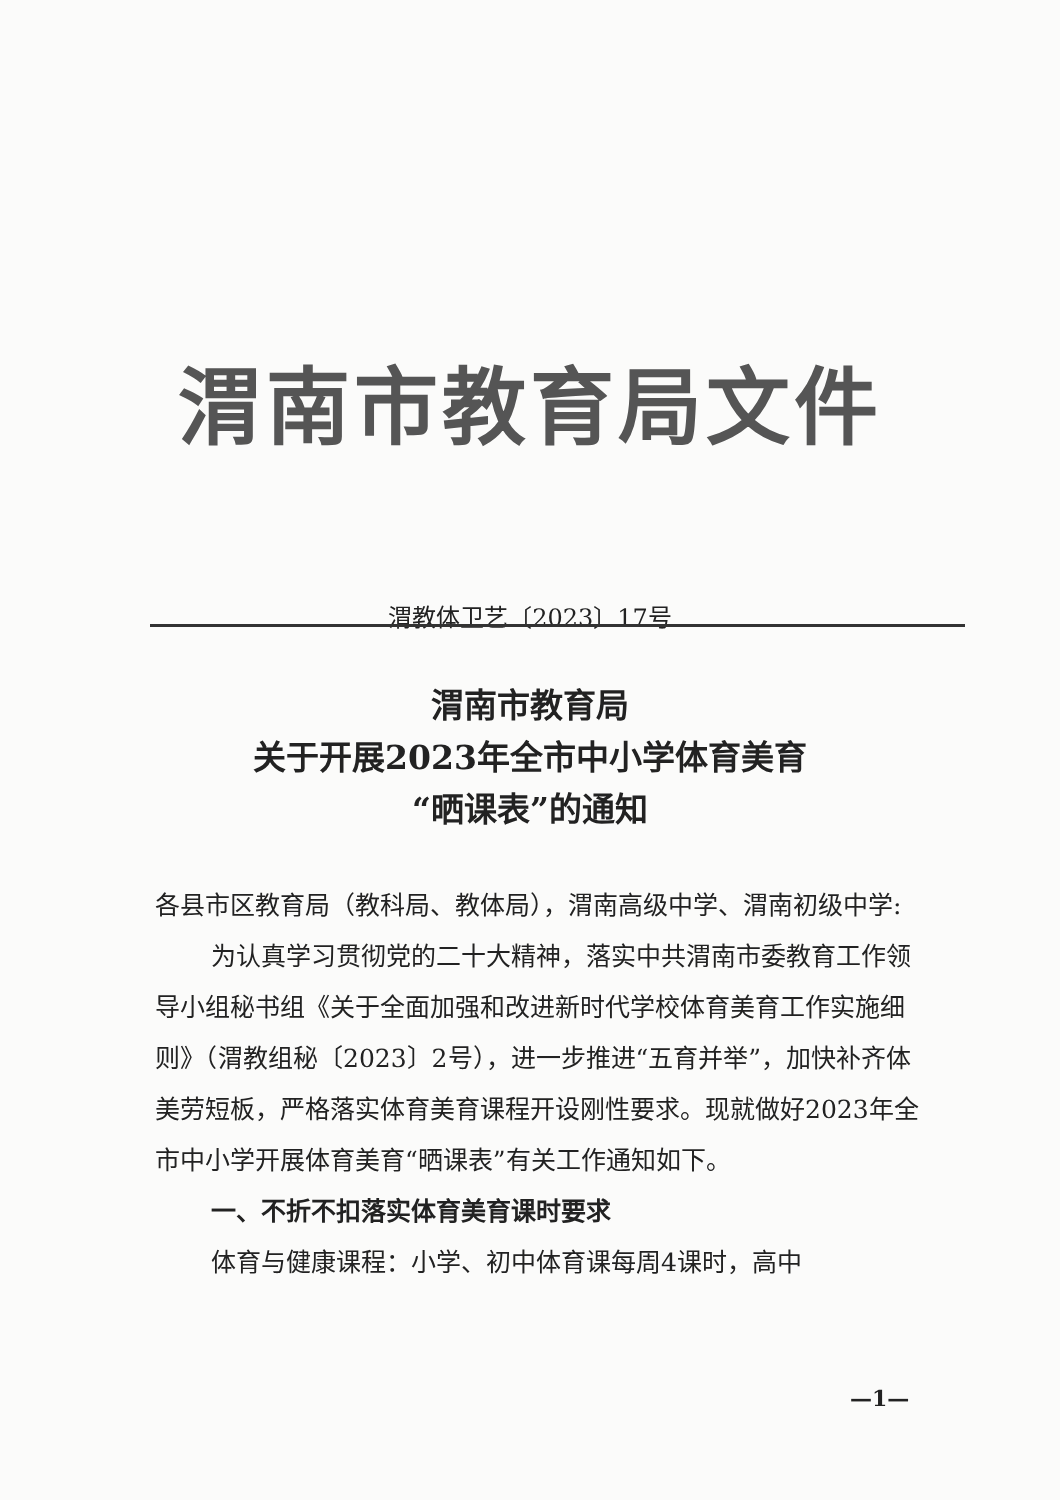渭南市教育局文件
渭教体卫艺〔2023〕17号
渭南市教育局
关于开展2023年全市中小学体育美育
“晒课表”的通知
各县市区教育局（教科局、教体局），渭南高级中学、渭南初级中学:
为认真学习贯彻党的二十大精神，落实中共渭南市委教育工作领导小组秘书组《关于全面加强和改进新时代学校体育美育工作实施细则》（渭教组秘〔2023〕2号），进一步推进“五育并举”，加快补齐体美劳短板，严格落实体育美育课程开设刚性要求。现就做好2023年全市中小学开展体育美育“晒课表”有关工作通知如下。
一、不折不扣落实体育美育课时要求
体育与健康课程：小学、初中体育课每周4课时，高中
—1—